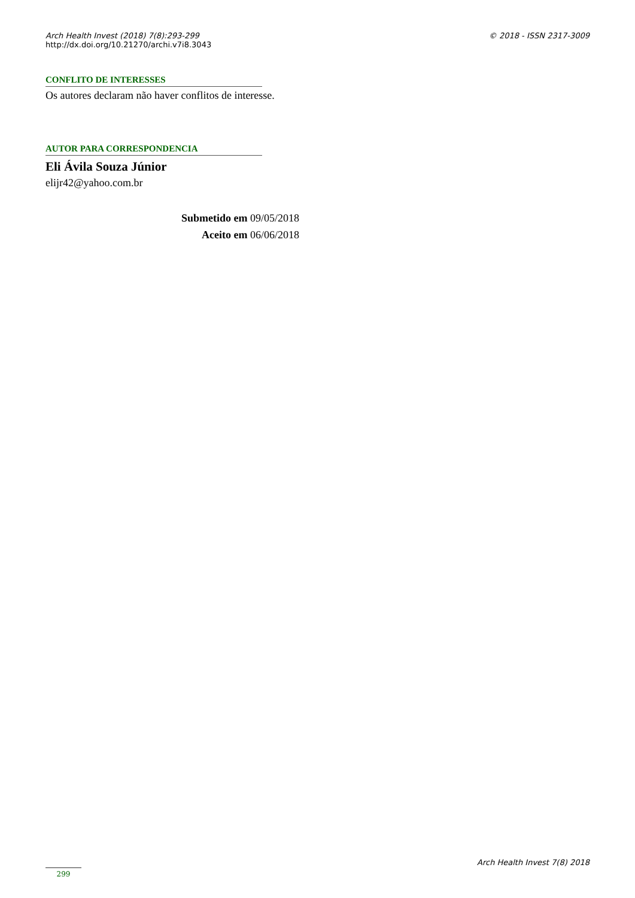Arch Health Invest (2018) 7(8):293-299
http://dx.doi.org/10.21270/archi.v7i8.3043
© 2018 - ISSN 2317-3009
CONFLITO DE INTERESSES
Os autores declaram não haver conflitos de interesse.
AUTOR PARA CORRESPONDENCIA
Eli Ávila Souza Júnior
elijr42@yahoo.com.br
Submetido em 09/05/2018
Aceito em 06/06/2018
299
Arch Health Invest 7(8) 2018